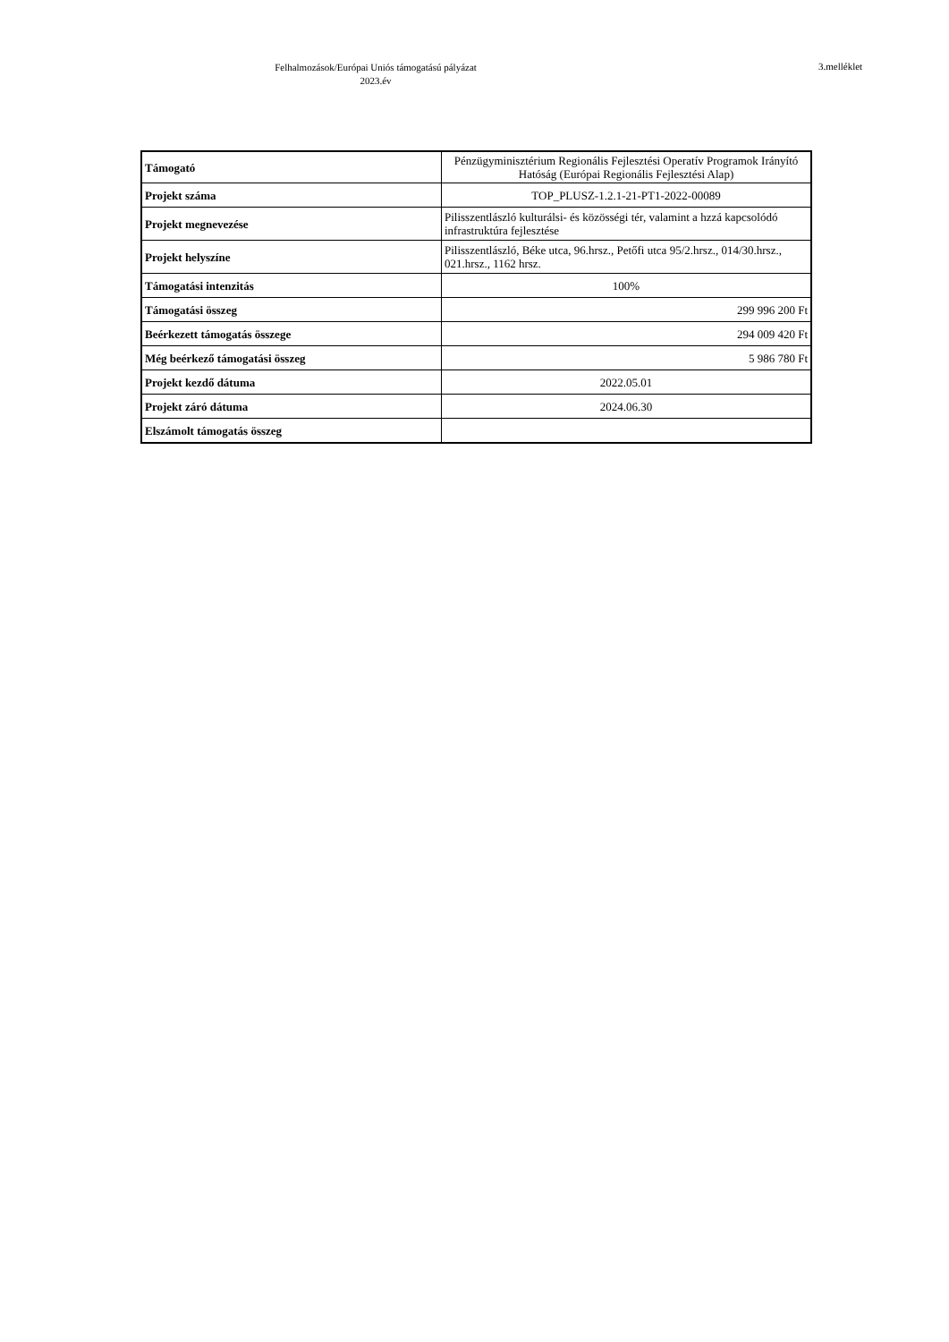Felhalmozások/Európai Uniós támogatású pályázat
2023.év
3.melléklet
| Támogató | Pénzügyminisztérium Regionális Fejlesztési Operatív Programok Irányító Hatóság (Európai Regionális Fejlesztési Alap) |
| Projekt száma | TOP_PLUSZ-1.2.1-21-PT1-2022-00089 |
| Projekt megnevezése | Pilisszentlászló kulturálsi- és közösségi tér, valamint a hzzá kapcsolódó infrastruktúra fejlesztése |
| Projekt helyszíne | Pilisszentlászló, Béke utca, 96.hrsz., Petőfi utca 95/2.hrsz., 014/30.hrsz., 021.hrsz., 1162 hrsz. |
| Támogatási intenzitás | 100% |
| Támogatási összeg | 299 996 200 Ft |
| Beérkezett támogatás összege | 294 009 420 Ft |
| Még beérkező támogatási összeg | 5 986 780 Ft |
| Projekt kezdő dátuma | 2022.05.01 |
| Projekt záró dátuma | 2024.06.30 |
| Elszámolt támogatás összeg | |